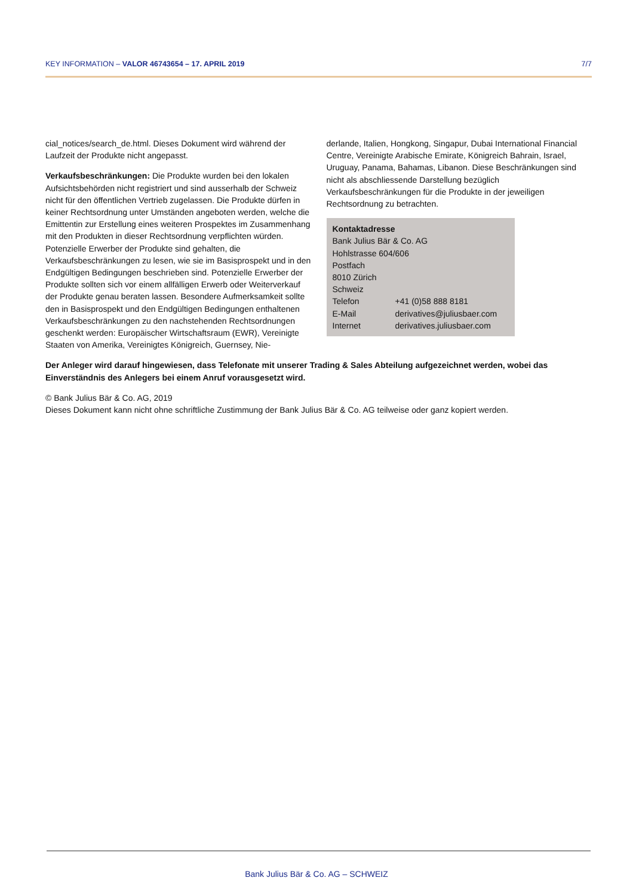KEY INFORMATION – VALOR 46743654 – 17. APRIL 2019 7/7
cial_notices/search_de.html. Dieses Dokument wird während der Laufzeit der Produkte nicht angepasst.
Verkaufsbeschränkungen: Die Produkte wurden bei den lokalen Aufsichtsbehörden nicht registriert und sind ausserhalb der Schweiz nicht für den öffentlichen Vertrieb zugelassen. Die Produkte dürfen in keiner Rechtsordnung unter Umständen angeboten werden, welche die Emittentin zur Erstellung eines weiteren Prospektes im Zusammenhang mit den Produkten in dieser Rechtsordnung verpflichten würden. Potenzielle Erwerber der Produkte sind gehalten, die Verkaufsbeschränkungen zu lesen, wie sie im Basisprospekt und in den Endgültigen Bedingungen beschrieben sind. Potenzielle Erwerber der Produkte sollten sich vor einem allfälligen Erwerb oder Weiterverkauf der Produkte genau beraten lassen. Besondere Aufmerksamkeit sollte den in Basisprospekt und den Endgültigen Bedingungen enthaltenen Verkaufsbeschränkungen zu den nachstehenden Rechtsordnungen geschenkt werden: Europäischer Wirtschaftsraum (EWR), Vereinigte Staaten von Amerika, Vereinigtes Königreich, Guernsey, Nie-
derlande, Italien, Hongkong, Singapur, Dubai International Financial Centre, Vereinigte Arabische Emirate, Königreich Bahrain, Israel, Uruguay, Panama, Bahamas, Libanon. Diese Beschränkungen sind nicht als abschliessende Darstellung bezüglich Verkaufsbeschränkungen für die Produkte in der jeweiligen Rechtsordnung zu betrachten.
Kontaktadresse
Bank Julius Bär & Co. AG
Hohlstrasse 604/606
Postfach
8010 Zürich
Schweiz
| Telefon | +41 (0)58 888 8181 |
| E-Mail | derivatives@juliusbaer.com |
| Internet | derivatives.juliusbaer.com |
Der Anleger wird darauf hingewiesen, dass Telefonate mit unserer Trading & Sales Abteilung aufgezeichnet werden, wobei das Einverständnis des Anlegers bei einem Anruf vorausgesetzt wird.
© Bank Julius Bär & Co. AG, 2019
Dieses Dokument kann nicht ohne schriftliche Zustimmung der Bank Julius Bär & Co. AG teilweise oder ganz kopiert werden.
Bank Julius Bär & Co. AG – SCHWEIZ